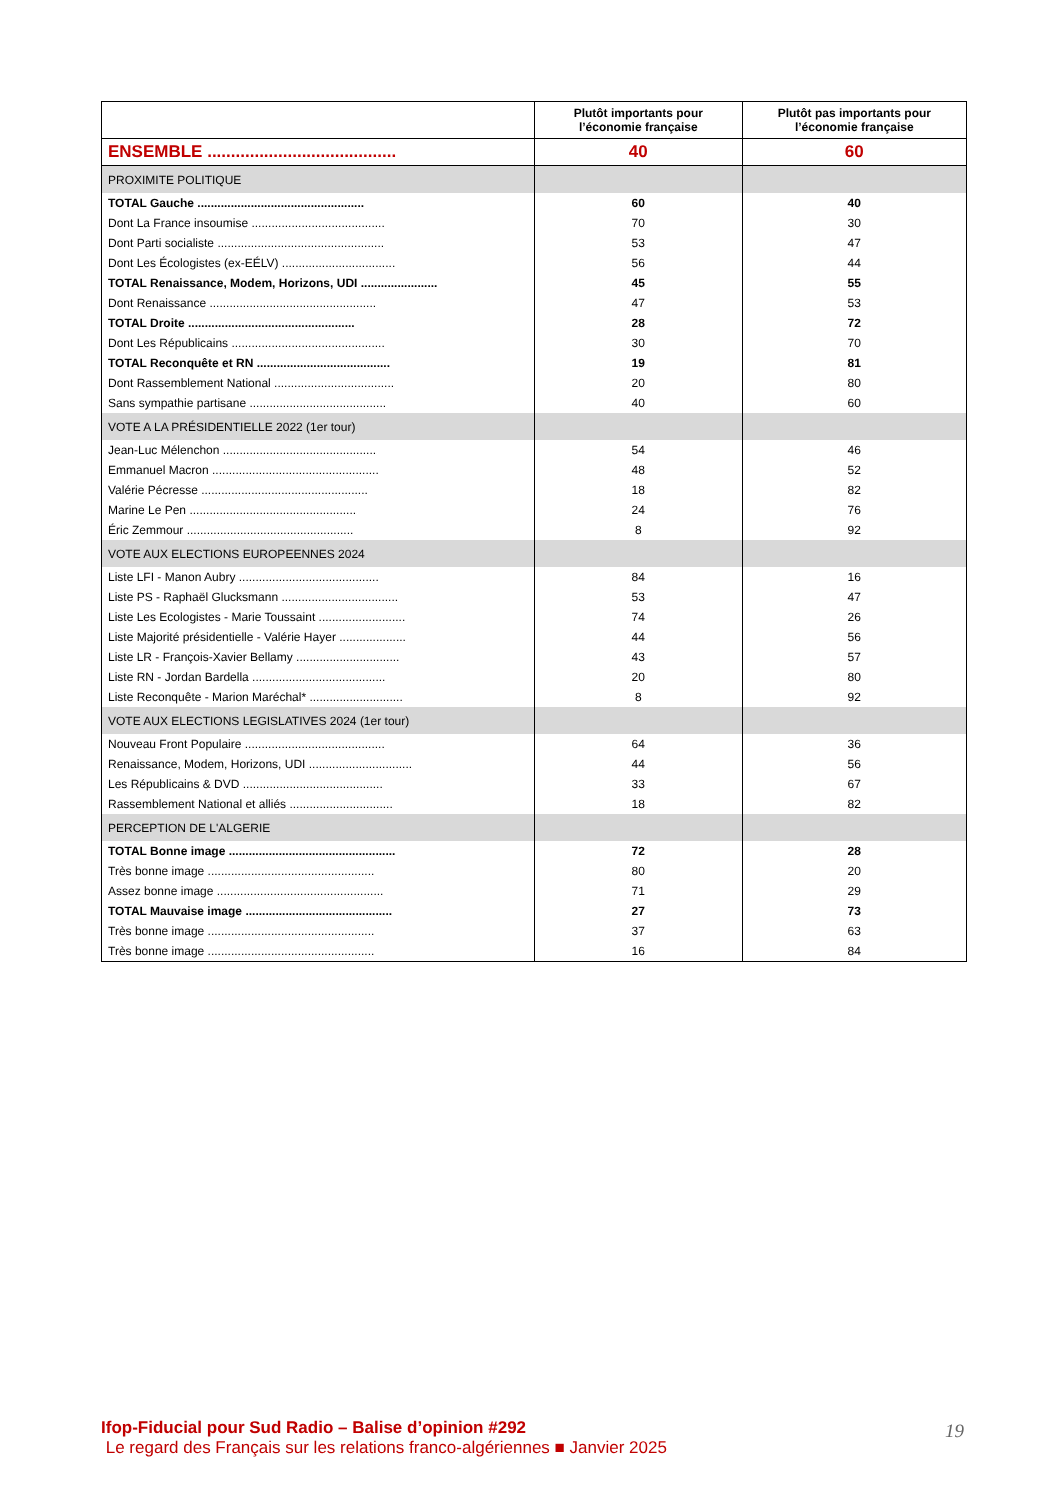| | Plutôt importants pour l’économie française | Plutôt pas importants pour l’économie française |
| --- | --- | --- |
| ENSEMBLE ........................................ | 40 | 60 |
| PROXIMITE POLITIQUE | | |
| TOTAL Gauche .................................................. | 60 | 40 |
| Dont La France insoumise ........................................ | 70 | 30 |
| Dont Parti socialiste .................................................. | 53 | 47 |
| Dont Les Écologistes (ex-EÉLV) .................................. | 56 | 44 |
| TOTAL Renaissance, Modem, Horizons, UDI ....................... | 45 | 55 |
| Dont Renaissance .................................................. | 47 | 53 |
| TOTAL Droite .................................................. | 28 | 72 |
| Dont Les Républicains .............................................. | 30 | 70 |
| TOTAL Reconquête et RN ........................................ | 19 | 81 |
| Dont Rassemblement National .................................... | 20 | 80 |
| Sans sympathie partisane ......................................... | 40 | 60 |
| VOTE A LA PRÉSIDENTIELLE 2022 (1er tour) | | |
| Jean-Luc Mélenchon .............................................. | 54 | 46 |
| Emmanuel Macron .................................................. | 48 | 52 |
| Valérie Pécresse .................................................. | 18 | 82 |
| Marine Le Pen .................................................. | 24 | 76 |
| Éric Zemmour .................................................. | 8 | 92 |
| VOTE AUX ELECTIONS EUROPEENNES 2024 | | |
| Liste LFI - Manon Aubry .......................................... | 84 | 16 |
| Liste PS - Raphaël Glucksmann ................................... | 53 | 47 |
| Liste Les Ecologistes - Marie Toussaint .......................... | 74 | 26 |
| Liste Majorité présidentielle - Valérie Hayer .................... | 44 | 56 |
| Liste LR - François-Xavier Bellamy ............................... | 43 | 57 |
| Liste RN - Jordan Bardella ........................................ | 20 | 80 |
| Liste Reconquête - Marion Maréchal* ............................ | 8 | 92 |
| VOTE AUX ELECTIONS LEGISLATIVES 2024 (1er tour) | | |
| Nouveau Front Populaire .......................................... | 64 | 36 |
| Renaissance, Modem, Horizons, UDI ............................... | 44 | 56 |
| Les Républicains & DVD .......................................... | 33 | 67 |
| Rassemblement National et alliés ............................... | 18 | 82 |
| PERCEPTION DE L'ALGERIE | | |
| TOTAL Bonne image .................................................. | 72 | 28 |
| Très bonne image .................................................. | 80 | 20 |
| Assez bonne image .................................................. | 71 | 29 |
| TOTAL Mauvaise image ............................................ | 27 | 73 |
| Très bonne image .................................................. | 37 | 63 |
| Très bonne image .................................................. | 16 | 84 |
Ifop-Fiducial pour Sud Radio – Balise d’opinion #292
Le regard des Français sur les relations franco-algériennes ■ Janvier 2025
19